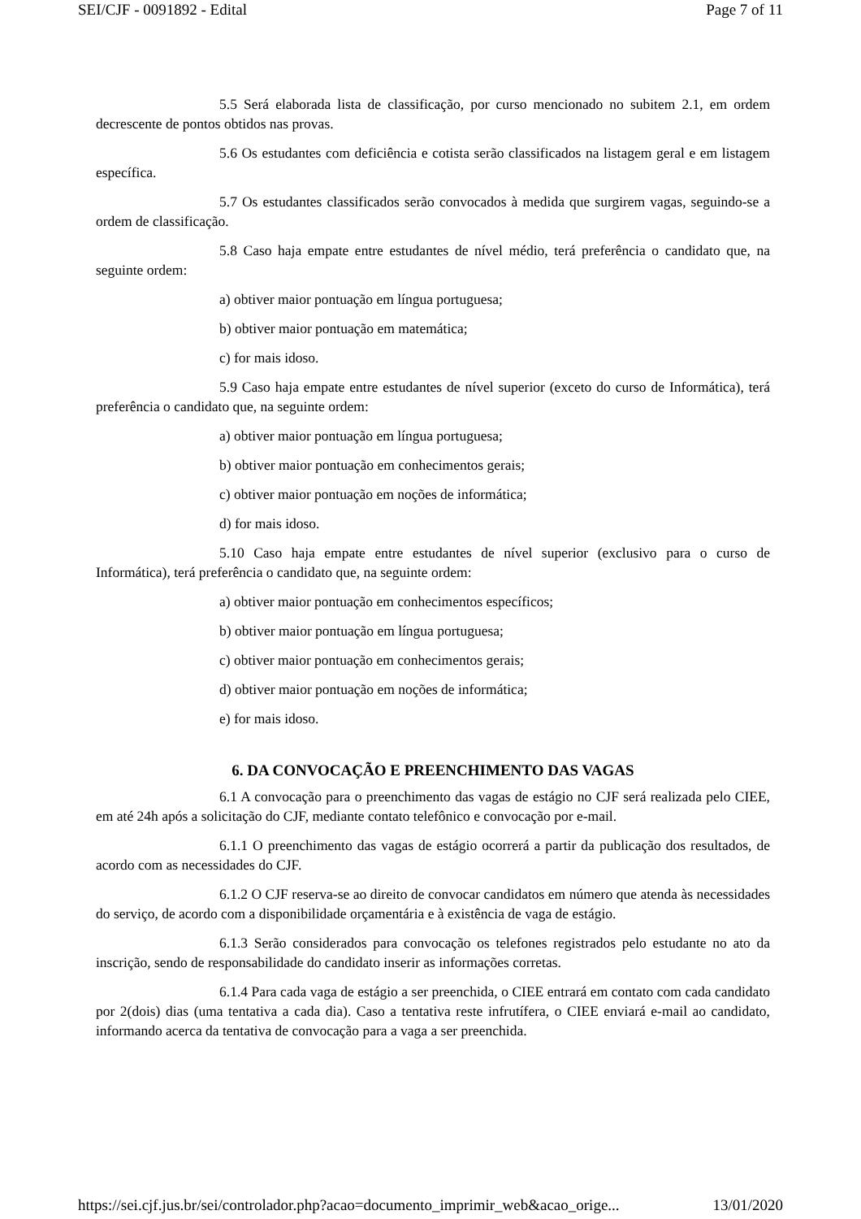SEI/CJF - 0091892 - Edital Page 7 of 11
5.5 Será elaborada lista de classificação, por curso mencionado no subitem 2.1, em ordem decrescente de pontos obtidos nas provas.
5.6 Os estudantes com deficiência e cotista serão classificados na listagem geral e em listagem específica.
5.7 Os estudantes classificados serão convocados à medida que surgirem vagas, seguindo-se a ordem de classificação.
5.8 Caso haja empate entre estudantes de nível médio, terá preferência o candidato que, na seguinte ordem:
a) obtiver maior pontuação em língua portuguesa;
b) obtiver maior pontuação em matemática;
c) for mais idoso.
5.9 Caso haja empate entre estudantes de nível superior (exceto do curso de Informática), terá preferência o candidato que, na seguinte ordem:
a) obtiver maior pontuação em língua portuguesa;
b) obtiver maior pontuação em conhecimentos gerais;
c) obtiver maior pontuação em noções de informática;
d) for mais idoso.
5.10 Caso haja empate entre estudantes de nível superior (exclusivo para o curso de Informática), terá preferência o candidato que, na seguinte ordem:
a) obtiver maior pontuação em conhecimentos específicos;
b) obtiver maior pontuação em língua portuguesa;
c) obtiver maior pontuação em conhecimentos gerais;
d) obtiver maior pontuação em noções de informática;
e) for mais idoso.
6. DA CONVOCAÇÃO E PREENCHIMENTO DAS VAGAS
6.1 A convocação para o preenchimento das vagas de estágio no CJF será realizada pelo CIEE, em até 24h após a solicitação do CJF, mediante contato telefônico e convocação por e-mail.
6.1.1 O preenchimento das vagas de estágio ocorrerá a partir da publicação dos resultados, de acordo com as necessidades do CJF.
6.1.2 O CJF reserva-se ao direito de convocar candidatos em número que atenda às necessidades do serviço, de acordo com a disponibilidade orçamentária e à existência de vaga de estágio.
6.1.3 Serão considerados para convocação os telefones registrados pelo estudante no ato da inscrição, sendo de responsabilidade do candidato inserir as informações corretas.
6.1.4 Para cada vaga de estágio a ser preenchida, o CIEE entrará em contato com cada candidato por 2(dois) dias (uma tentativa a cada dia). Caso a tentativa reste infrutífera, o CIEE enviará e-mail ao candidato, informando acerca da tentativa de convocação para a vaga a ser preenchida.
https://sei.cjf.jus.br/sei/controlador.php?acao=documento_imprimir_web&acao_orige... 13/01/2020